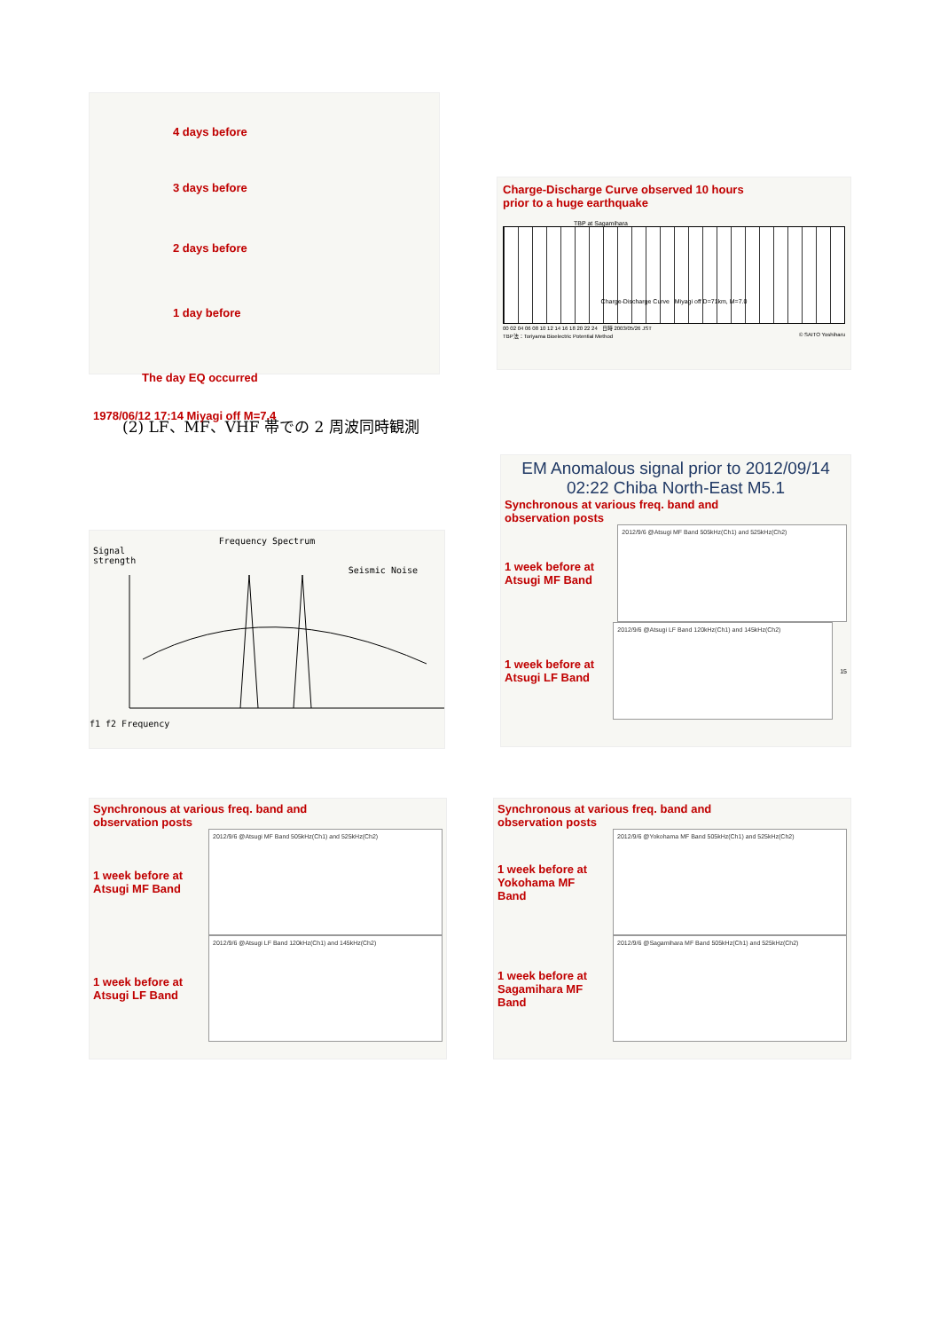4 days before
3 days before
2 days before
1 day before
The day EQ occurred
1978/06/12 17:14 Miyagi off M=7.4
Charge-Discharge Curve observed 10 hours
prior to a huge earthquake
TBP at Sagamihara
Charge-Discharge Curve Miyagi off D=71km, M=7.0
00 02 04 06 08 10 12 14 16 18 20 22 24 日時 2003/05/26 JST
TBP法：Toriyama Bioelectric Potential Method © SAITO Yoshiharu
(2) LF、MF、VHF 帯での 2 周波同時観測
Frequency Spectrum
Signal
strength
Seismic Noise
f1 f2 Frequency
EM Anomalous signal prior to 2012/09/14
02:22 Chiba North-East M5.1
Synchronous at various freq. band and
observation posts
1 week before at Atsugi MF Band
2012/9/6 @Atsugi MF Band 505kHz(Ch1) and 525kHz(Ch2)
1 week before at Atsugi LF Band
2012/9/6 @Atsugi LF Band 120kHz(Ch1) and 145kHz(Ch2)
15
Synchronous at various freq. band and
observation posts
1 week before at Atsugi MF Band
2012/9/6 @Atsugi MF Band 505kHz(Ch1) and 525kHz(Ch2)
1 week before at Atsugi LF Band
2012/9/6 @Atsugi LF Band 120kHz(Ch1) and 145kHz(Ch2)
Synchronous at various freq. band and
observation posts
1 week before at Yokohama MF Band
2012/9/6 @Yokohama MF Band 505kHz(Ch1) and 525kHz(Ch2)
1 week before at Sagamihara MF Band
2012/9/6 @Sagamihara MF Band 505kHz(Ch1) and 525kHz(Ch2)